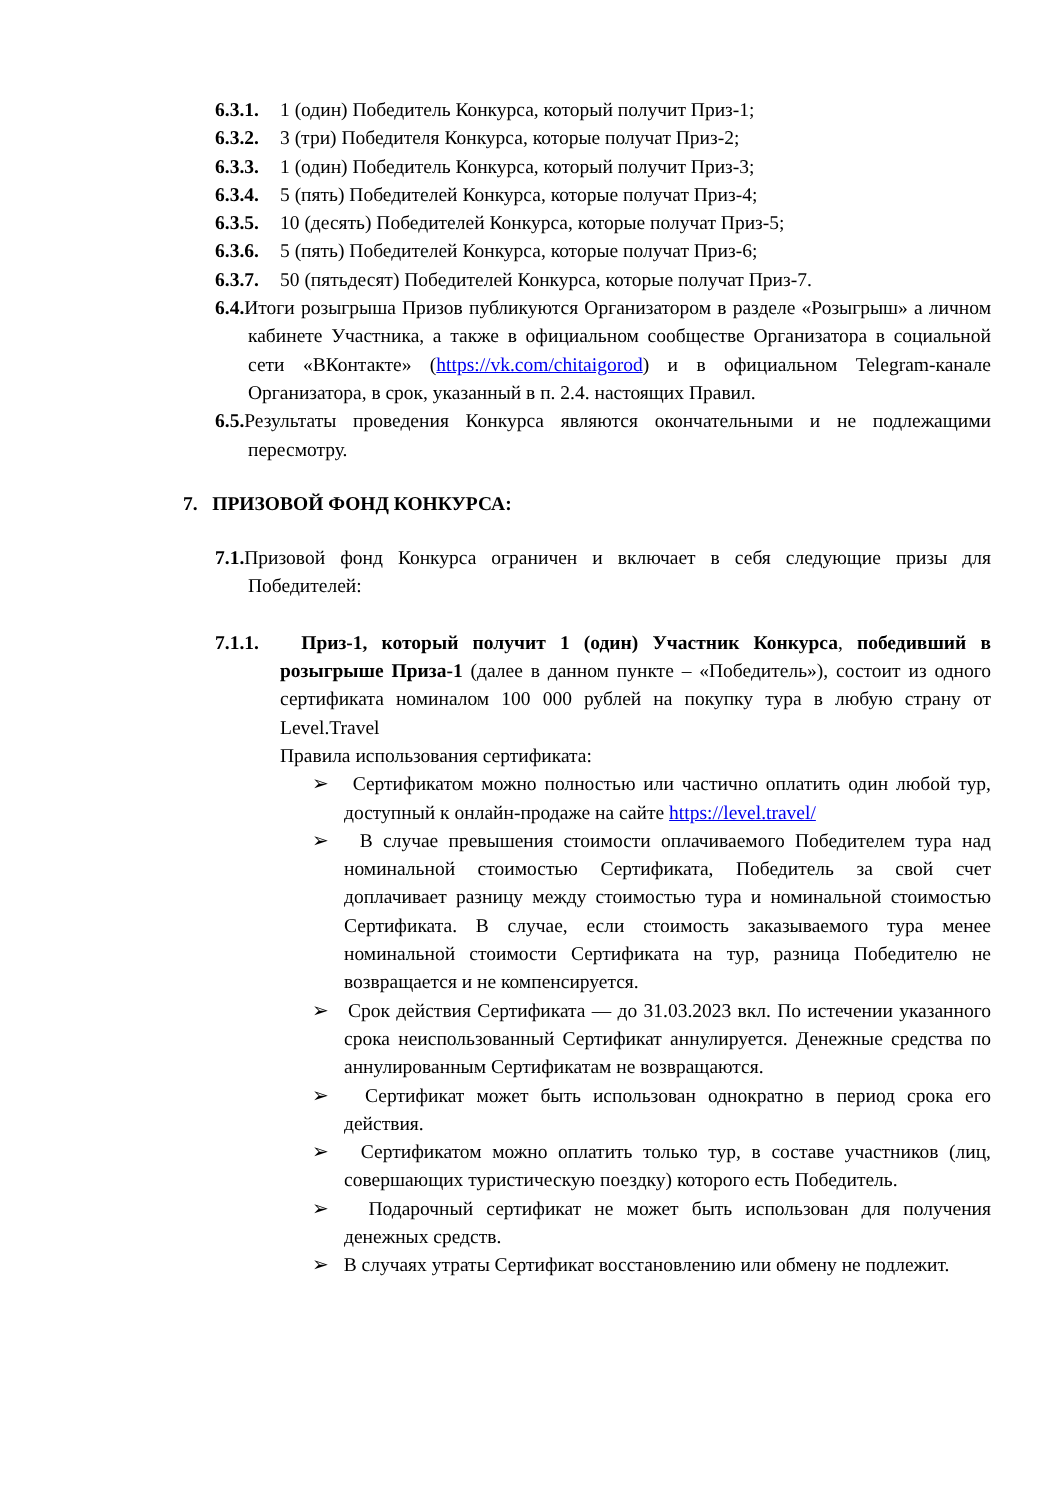6.3.1. 1 (один) Победитель Конкурса, который получит Приз-1;
6.3.2. 3 (три) Победителя Конкурса, которые получат Приз-2;
6.3.3. 1 (один) Победитель Конкурса, который получит Приз-3;
6.3.4. 5 (пять) Победителей Конкурса, которые получат Приз-4;
6.3.5. 10 (десять) Победителей Конкурса, которые получат Приз-5;
6.3.6. 5 (пять) Победителей Конкурса, которые получат Приз-6;
6.3.7. 50 (пятьдесят) Победителей Конкурса, которые получат Приз-7.
6.4. Итоги розыгрыша Призов публикуются Организатором в разделе «Розыгрыш» а личном кабинете Участника, а также в официальном сообществе Организатора в социальной сети «ВКонтакте» (https://vk.com/chitaigorod) и в официальном Telegram-канале Организатора, в срок, указанный в п. 2.4. настоящих Правил.
6.5. Результаты проведения Конкурса являются окончательными и не подлежащими пересмотру.
7. ПРИЗОВОЙ ФОНД КОНКУРСА:
7.1. Призовой фонд Конкурса ограничен и включает в себя следующие призы для Победителей:
7.1.1. Приз-1, который получит 1 (один) Участник Конкурса, победивший в розыгрыше Приза-1 (далее в данном пункте – «Победитель»), состоит из одного сертификата номиналом 100 000 рублей на покупку тура в любую страну от Level.Travel
Правила использования сертификата:
➢ Сертификатом можно полностью или частично оплатить один любой тур, доступный к онлайн-продаже на сайте https://level.travel/
➢ В случае превышения стоимости оплачиваемого Победителем тура над номинальной стоимостью Сертификата, Победитель за свой счет доплачивает разницу между стоимостью тура и номинальной стоимостью Сертификата. В случае, если стоимость заказываемого тура менее номинальной стоимости Сертификата на тур, разница Победителю не возвращается и не компенсируется.
➢ Срок действия Сертификата — до 31.03.2023 вкл. По истечении указанного срока неиспользованный Сертификат аннулируется. Денежные средства по аннулированным Сертификатам не возвращаются.
➢ Сертификат может быть использован однократно в период срока его действия.
➢ Сертификатом можно оплатить только тур, в составе участников (лиц, совершающих туристическую поездку) которого есть Победитель.
➢ Подарочный сертификат не может быть использован для получения денежных средств.
➢ В случаях утраты Сертификат восстановлению или обмену не подлежит.